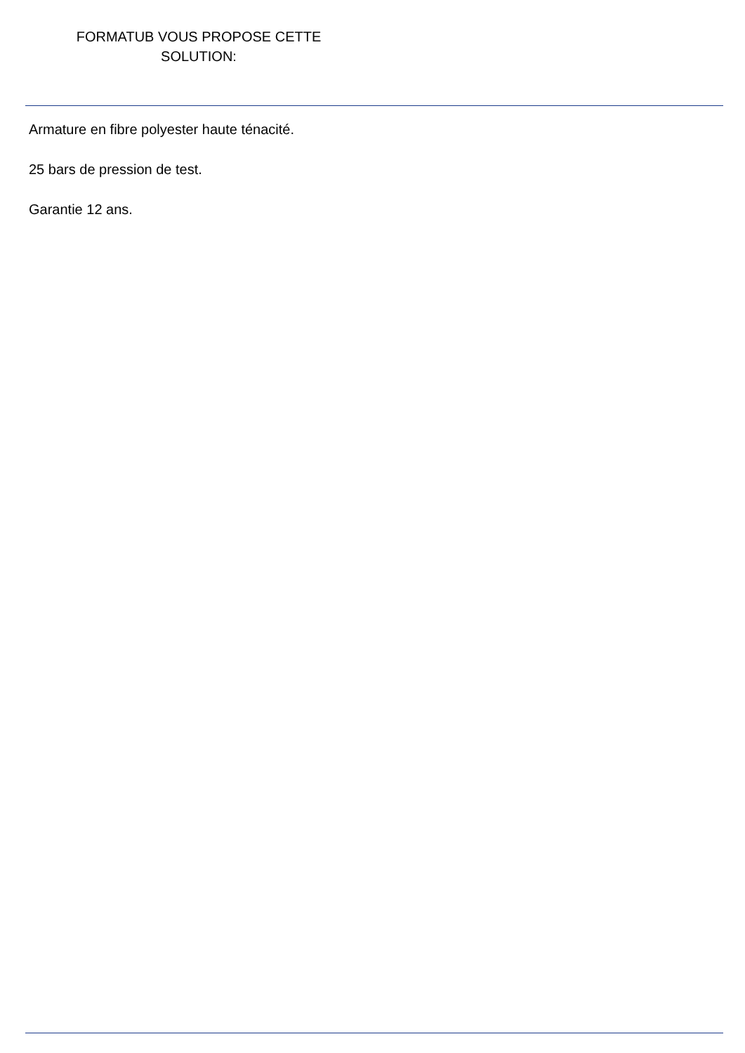FORMATUB VOUS PROPOSE CETTE
SOLUTION:
Armature en fibre polyester haute ténacité.
25 bars de pression de test.
Garantie 12 ans.